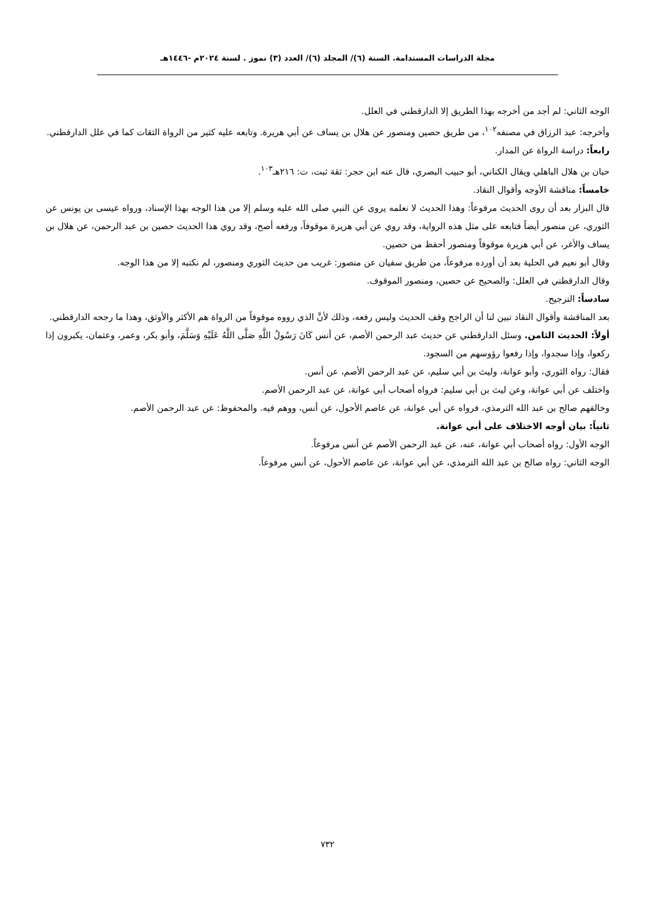مجلة الدراسات المستدامة. السنة (٦)/ المجلد (٦)/ العدد (٣) تموز . لسنة ٢٠٢٤م -١٤٤٦هـ
الوجه الثاني: لم أجد من أخرجه بهذا الطريق إلا الدارقطني في العلل.
وأخرجه: عبد الرزاق في مصنفه<sup>١٠٢</sup>، من طريق حصين ومنصور عن هلال بن يساف عن أبي هريرة. وتابعه عليه كثير من الرواة الثقات كما في علل الدارقطني.
رابعاً: دراسة الرواة عن المدار.
حبان بن هلال الباهلي ويقال الكناني، أبو حبيب البصري، قال عنه ابن حجر: ثقة ثبت، ت: ٢١٦هـ<sup>١٠٣</sup>.
خامساً: مناقشة الأوجه وأقوال النقاد.
قال البزار بعد أن روى الحديث مرفوعاً: وهذا الحديث لا نعلمه يروى عن النبي صلى الله عليه وسلم إلا من هذا الوجه بهذا الإسناد، ورواه عيسى بن يونس عن الثوري، عن منصور أيضاً فتابعه على مثل هذه الرواية، وقد روي عن أبي هريرة موقوفاً، ورفعه أصح، وقد روي هذا الحديث حصين بن عبد الرحمن، عن هلال بن يساف والأغر، عن أبي هريرة موقوفاً ومنصور أحفظ من حصين.
وقال أبو نعيم في الحلية بعد أن أورده مرفوعاً، من طريق سفيان عن منصور: غريب من حديث الثوري ومنصور، لم نكتبه إلا من هذا الوجه.
وقال الدارقطني في العلل: والصحيح عن حصين، ومنصور الموقوف.
سادساً: الترجيح.
بعد المناقشة وأقوال النقاد تبين لنا أن الراجح وقف الحديث وليس رفعه، وذلك لأنَّ الذي رووه موقوفاً من الرواة هم الأكثر والأوثق، وهذا ما رجحه الدارقطني.
أولاً: الحديث الثامن. وسئل الدارقطني عن حديث عبد الرحمن الأصم، عن أنس كَانَ رَسُولُ اللَّهِ صَلَّى اللَّهُ عَلَيْهِ وَسَلَّمَ، وأبو بكر، وعمر، وعثمان، يكبرون إذا ركعوا، وإذا سجدوا، وإذا رفعوا رؤوسهم من السجود.
فقال: رواه الثوري، وأبو عوانة، وليث بن أبي سليم، عن عبد الرحمن الأصم، عن أنس.
واختلف عن أبي عوانة، وعن ليث بن أبي سليم: فرواه أصحاب أبي عوانة، عن عبد الرحمن الأصم.
وخالفهم صالح بن عبد الله الترمذي، فرواه عن أبي عوانة، عن عاصم الأحول، عن أنس، ووهم فيه. والمحفوظ: عن عبد الرحمن الأصم.
ثانياً: بيان أوجه الاختلاف على أبي عوانة.
الوجه الأول: رواه أصحاب أبي عوانة، عنه، عن عبد الرحمن الأصم عن أنس مرفوعاً.
الوجه الثاني: رواه صالح بن عبد الله الترمذي، عن أبي عوانة، عن عاصم الأحول، عن أنس مرفوعاً.
٧٣٢